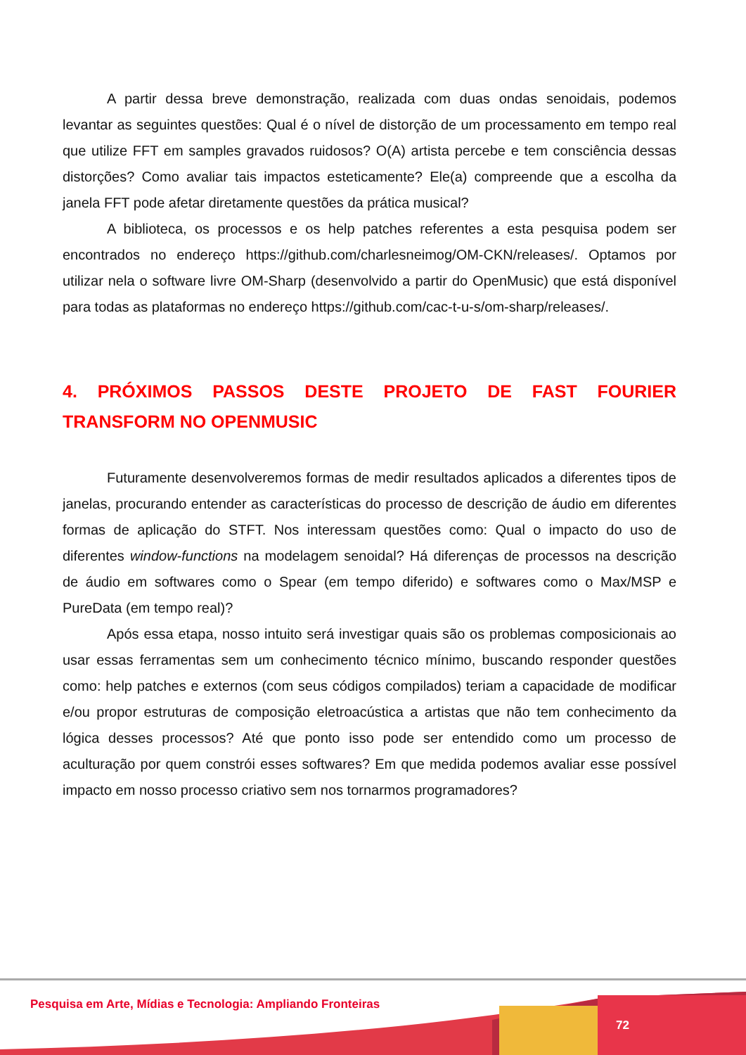A partir dessa breve demonstração, realizada com duas ondas senoidais, podemos levantar as seguintes questões: Qual é o nível de distorção de um processamento em tempo real que utilize FFT em samples gravados ruidosos? O(A) artista percebe e tem consciência dessas distorções? Como avaliar tais impactos esteticamente? Ele(a) compreende que a escolha da janela FFT pode afetar diretamente questões da prática musical?
A biblioteca, os processos e os help patches referentes a esta pesquisa podem ser encontrados no endereço https://github.com/charlesneimog/OM-CKN/releases/. Optamos por utilizar nela o software livre OM-Sharp (desenvolvido a partir do OpenMusic) que está disponível para todas as plataformas no endereço https://github.com/cac-t-u-s/om-sharp/releases/.
4. PRÓXIMOS PASSOS DESTE PROJETO DE FAST FOURIER TRANSFORM NO OPENMUSIC
Futuramente desenvolveremos formas de medir resultados aplicados a diferentes tipos de janelas, procurando entender as características do processo de descrição de áudio em diferentes formas de aplicação do STFT. Nos interessam questões como: Qual o impacto do uso de diferentes window-functions na modelagem senoidal? Há diferenças de processos na descrição de áudio em softwares como o Spear (em tempo diferido) e softwares como o Max/MSP e PureData (em tempo real)?
Após essa etapa, nosso intuito será investigar quais são os problemas composicionais ao usar essas ferramentas sem um conhecimento técnico mínimo, buscando responder questões como: help patches e externos (com seus códigos compilados) teriam a capacidade de modificar e/ou propor estruturas de composição eletroacústica a artistas que não tem conhecimento da lógica desses processos? Até que ponto isso pode ser entendido como um processo de aculturação por quem constrói esses softwares? Em que medida podemos avaliar esse possível impacto em nosso processo criativo sem nos tornarmos programadores?
Pesquisa em Arte, Mídias e Tecnologia: Ampliando Fronteiras
72